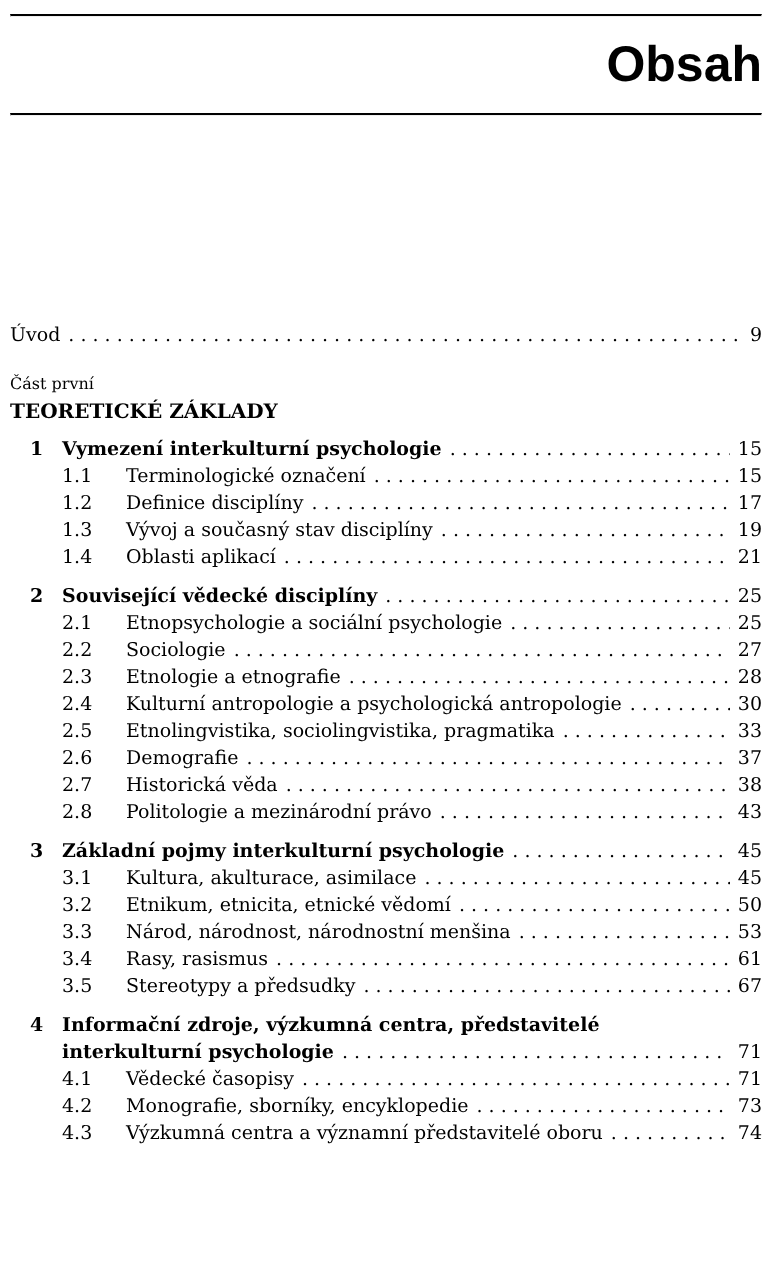Obsah
Úvod 9
Část první
TEORETICKÉ ZÁKLADY
1 Vymezení interkulturní psychologie 15
1.1 Terminologické označení 15
1.2 Definice disciplíny 17
1.3 Vývoj a současný stav disciplíny 19
1.4 Oblasti aplikací 21
2 Související vědecké disciplíny 25
2.1 Etnopsychologie a sociální psychologie 25
2.2 Sociologie 27
2.3 Etnologie a etnografie 28
2.4 Kulturní antropologie a psychologická antropologie 30
2.5 Etnolingvistika, sociolingvistika, pragmatika 33
2.6 Demografie 37
2.7 Historická věda 38
2.8 Politologie a mezinárodní právo 43
3 Základní pojmy interkulturní psychologie 45
3.1 Kultura, akulturace, asimilace 45
3.2 Etnikum, etnicita, etnické vědomí 50
3.3 Národ, národnost, národnostní menšina 53
3.4 Rasy, rasismus 61
3.5 Stereotypy a předsudky 67
4 Informační zdroje, výzkumná centra, představitelé
interkulturní psychologie 71
4.1 Vědecké časopisy 71
4.2 Monografie, sborníky, encyklopedie 73
4.3 Výzkumná centra a významní představitelé oboru 74